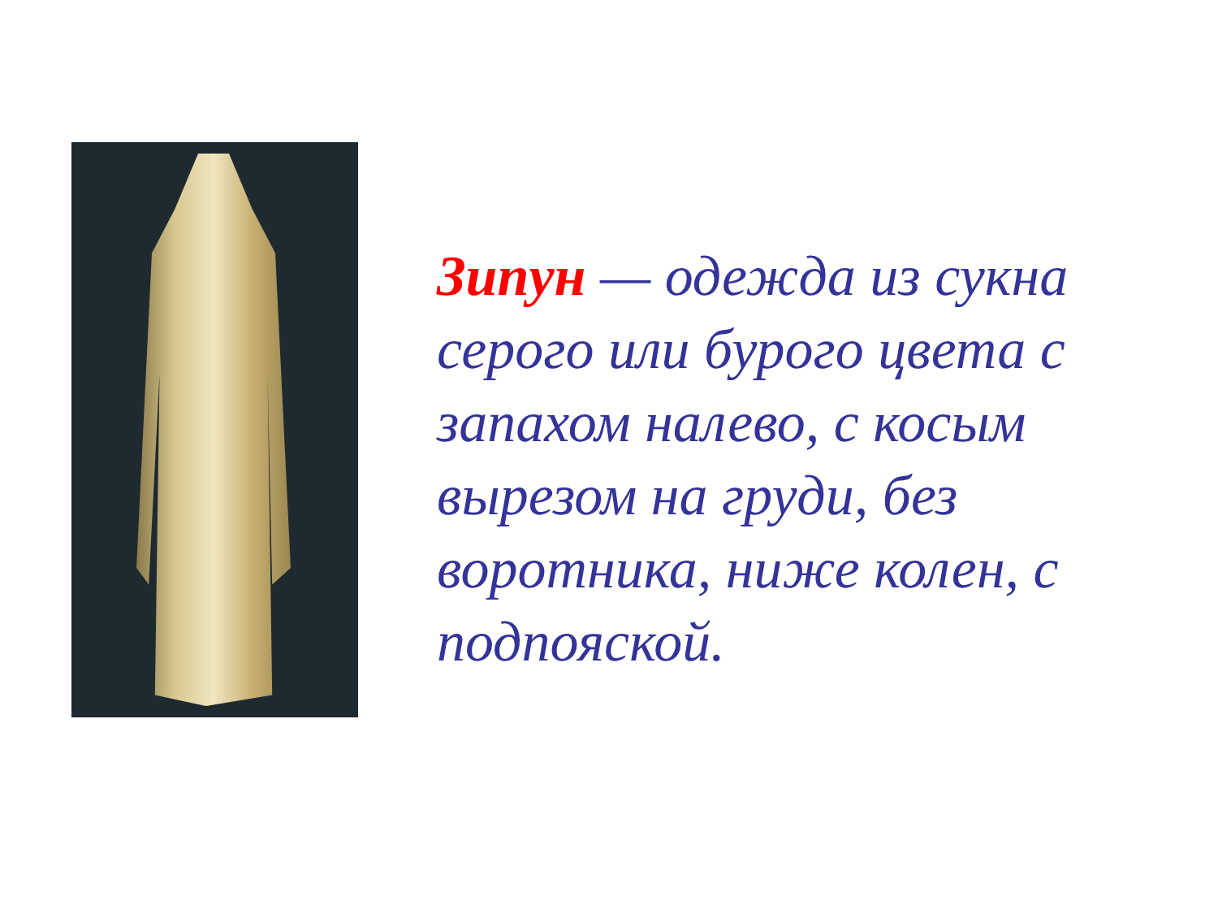Зипун — одежда из сукна серого или бурого цвета с запахом налево, с косым вырезом на груди, без воротника, ниже колен, с подпояской.